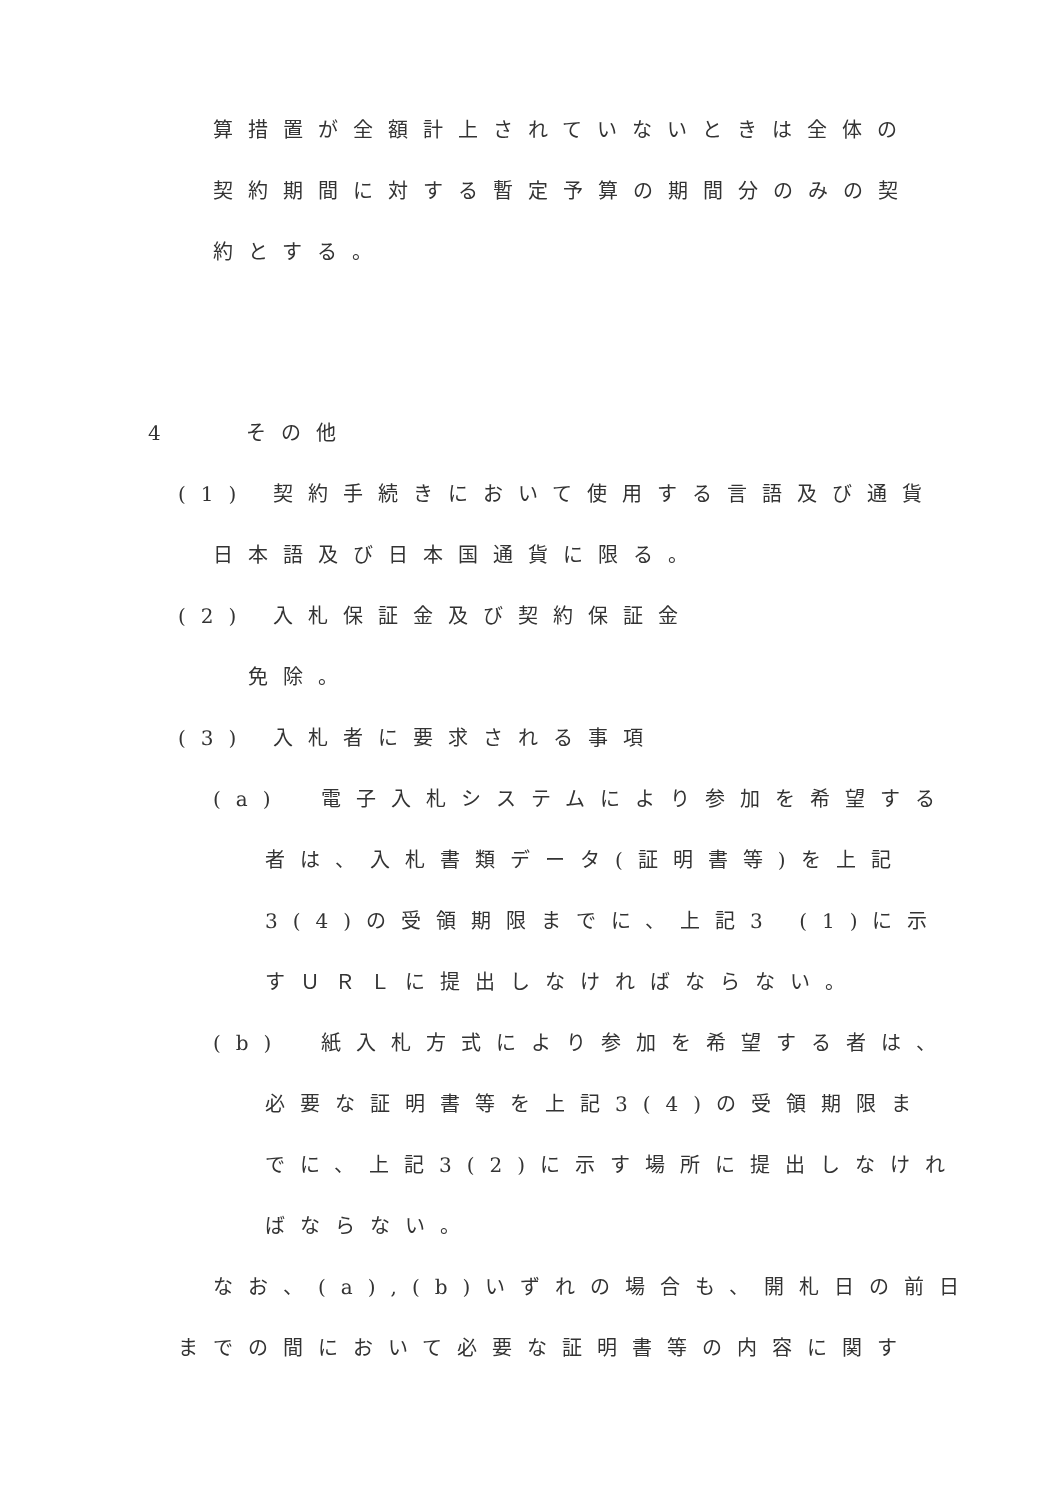算措置が全額計上されていないときは全体の
契約期間に対する暫定予算の期間分のみの契
約とする。
4　　その他
(1) 契約手続きにおいて使用する言語及び通貨
日本語及び日本国通貨に限る。
(2) 入札保証金及び契約保証金
免除。
(3) 入札者に要求される事項
(a)　電子入札システムにより参加を希望する
者は、入札書類データ(証明書等)を上記
3(4)の受領期限までに、上記3 (1)に示
すＵＲＬに提出しなければならない。
(b)　紙入札方式により参加を希望する者は、
必要な証明書等を上記3(4)の受領期限ま
でに、上記3(2)に示す場所に提出しなけれ
ばならない。
なお、(a),(b)いずれの場合も、開札日の前日
までの間において必要な証明書等の内容に関す